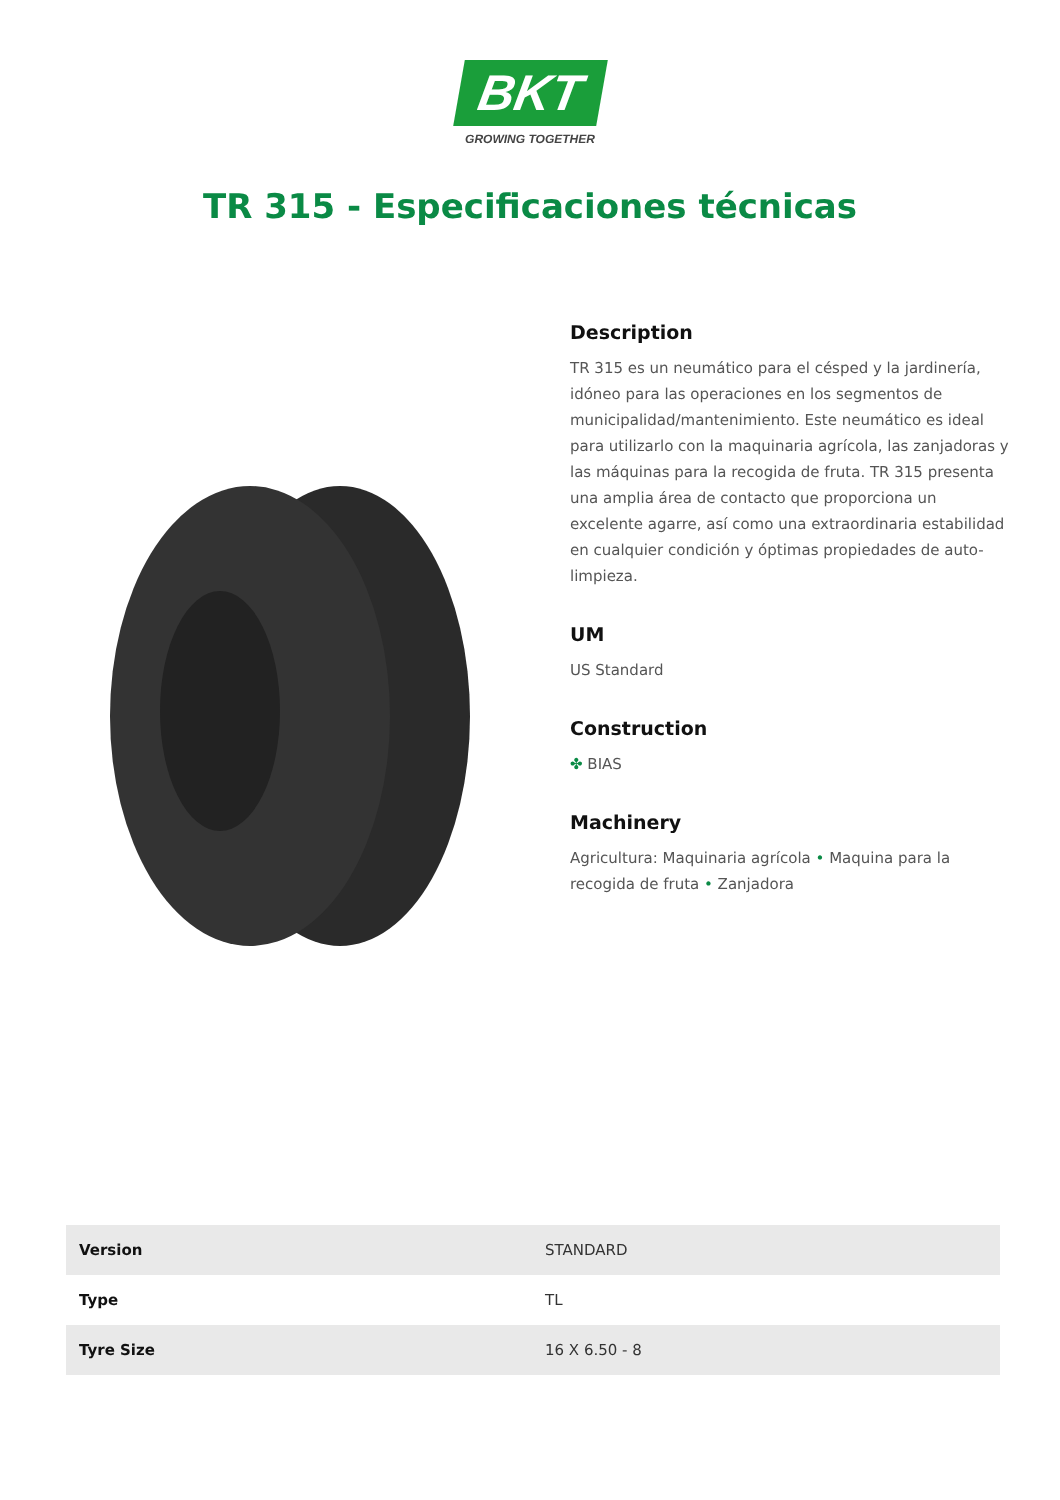BKT
GROWING TOGETHER
TR 315 - Especificaciones técnicas
Description
TR 315 es un neumático para el césped y la jardinería, idóneo para las operaciones en los segmentos de municipalidad/mantenimiento. Este neumático es ideal para utilizarlo con la maquinaria agrícola, las zanjadoras y las máquinas para la recogida de fruta. TR 315 presenta una amplia área de contacto que proporciona un excelente agarre, así como una extraordinaria estabilidad en cualquier condición y óptimas propiedades de auto-limpieza.
UM
US Standard
Construction
✤ BIAS
Machinery
Agricultura: Maquinaria agrícola • Maquina para la recogida de fruta • Zanjadora
| Version | STANDARD |
| Type | TL |
| Tyre Size | 16 X 6.50 - 8 |